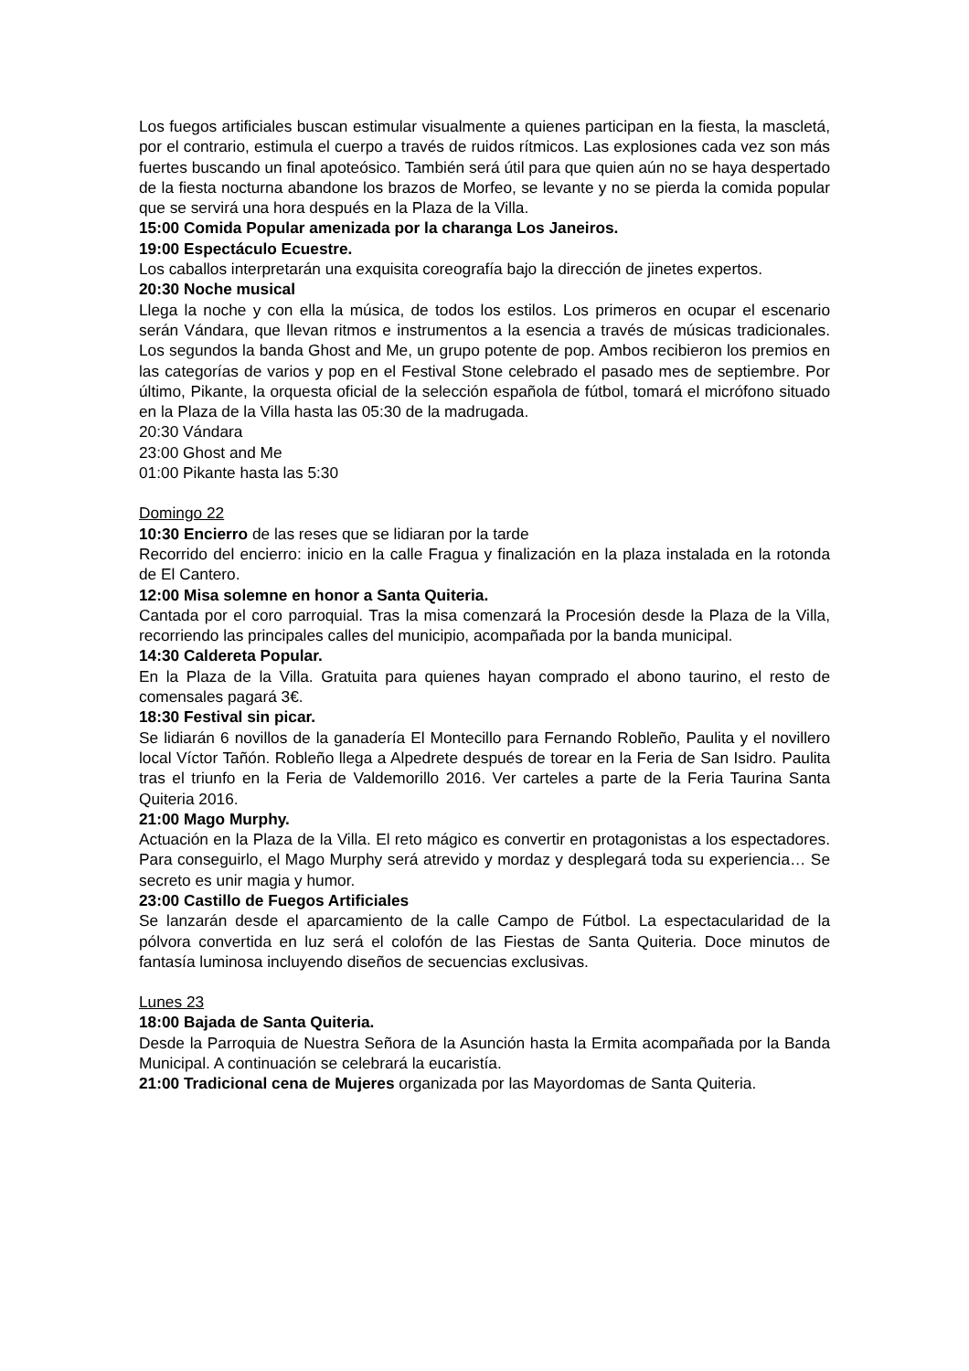Los fuegos artificiales buscan estimular visualmente a quienes participan en la fiesta, la mascletá, por el contrario, estimula el cuerpo a través de ruidos rítmicos. Las explosiones cada vez son más fuertes buscando un final apoteósico. También será útil para que quien aún no se haya despertado de la fiesta nocturna abandone los brazos de Morfeo, se levante y no se pierda la comida popular que se servirá una hora después en la Plaza de la Villa.
15:00 Comida Popular amenizada por la charanga Los Janeiros.
19:00 Espectáculo Ecuestre.
Los caballos interpretarán una exquisita coreografía bajo la dirección de jinetes expertos.
20:30 Noche musical
Llega la noche y con ella la música, de todos los estilos. Los primeros en ocupar el escenario serán Vándara, que llevan ritmos e instrumentos a la esencia a través de músicas tradicionales. Los segundos la banda Ghost and Me, un grupo potente de pop. Ambos recibieron los premios en las categorías de varios y pop en el Festival Stone celebrado el pasado mes de septiembre. Por último, Pikante, la orquesta oficial de la selección española de fútbol, tomará el micrófono situado en la Plaza de la Villa hasta las 05:30 de la madrugada.
20:30 Vándara
23:00 Ghost and Me
01:00 Pikante hasta las 5:30
Domingo 22
10:30 Encierro de las reses que se lidiaran por la tarde
Recorrido del encierro: inicio en la calle Fragua y finalización en la plaza instalada en la rotonda de El Cantero.
12:00 Misa solemne en honor a Santa Quiteria.
Cantada por el coro parroquial. Tras la misa comenzará la Procesión desde la Plaza de la Villa, recorriendo las principales calles del municipio, acompañada por la banda municipal.
14:30 Caldereta Popular.
En la Plaza de la Villa. Gratuita para quienes hayan comprado el abono taurino, el resto de comensales pagará 3€.
18:30 Festival sin picar.
Se lidiarán 6 novillos de la ganadería El Montecillo para Fernando Robleño, Paulita y el novillero local Víctor Tañón. Robleño llega a Alpedrete después de torear en la Feria de San Isidro. Paulita tras el triunfo en la Feria de Valdemorillo 2016. Ver carteles a parte de la Feria Taurina Santa Quiteria 2016.
21:00 Mago Murphy.
Actuación en la Plaza de la Villa. El reto mágico es convertir en protagonistas a los espectadores. Para conseguirlo, el Mago Murphy será atrevido y mordaz y desplegará toda su experiencia… Se secreto es unir magia y humor.
23:00 Castillo de Fuegos Artificiales
Se lanzarán desde el aparcamiento de la calle Campo de Fútbol. La espectacularidad de la pólvora convertida en luz será el colofón de las Fiestas de Santa Quiteria. Doce minutos de fantasía luminosa incluyendo diseños de secuencias exclusivas.
Lunes 23
18:00 Bajada de Santa Quiteria.
Desde la Parroquia de Nuestra Señora de la Asunción hasta la Ermita acompañada por la Banda Municipal. A continuación se celebrará la eucaristía.
21:00 Tradicional cena de Mujeres organizada por las Mayordomas de Santa Quiteria.